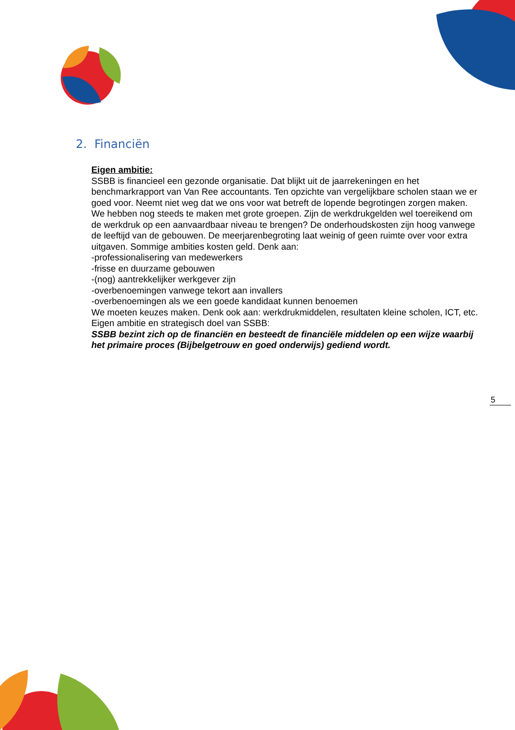2. Financiën
Eigen ambitie:
SSBB is financieel een gezonde organisatie. Dat blijkt uit de jaarrekeningen en het benchmarkrapport van Van Ree accountants. Ten opzichte van vergelijkbare scholen staan we er goed voor. Neemt niet weg dat we ons voor wat betreft de lopende begrotingen zorgen maken. We hebben nog steeds te maken met grote groepen. Zijn de werkdrukgelden wel toereikend om de werkdruk op een aanvaardbaar niveau te brengen? De onderhoudskosten zijn hoog vanwege de leeftijd van de gebouwen. De meerjarenbegroting laat weinig of geen ruimte over voor extra uitgaven. Sommige ambities kosten geld. Denk aan:
-professionalisering van medewerkers
-frisse en duurzame gebouwen
-(nog) aantrekkelijker werkgever zijn
-overbenoemingen vanwege tekort aan invallers
-overbenoemingen als we een goede kandidaat kunnen benoemen
We moeten keuzes maken. Denk ook aan: werkdrukmiddelen, resultaten kleine scholen, ICT, etc.
Eigen ambitie en strategisch doel van SSBB:
SSBB bezint zich op de financiën en besteedt de financiële middelen op een wijze waarbij het primaire proces (Bijbelgetrouw en goed onderwijs) gediend wordt.
5